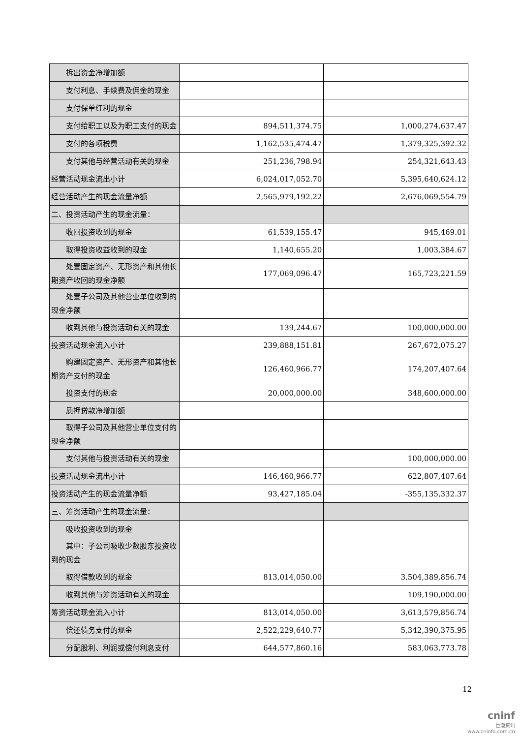| 拆出资金净增加额 | | |
| 支付利息、手续费及佣金的现金 | | |
| 支付保单红利的现金 | | |
| 支付给职工以及为职工支付的现金 | 894,511,374.75 | 1,000,274,637.47 |
| 支付的各项税费 | 1,162,535,474.47 | 1,379,325,392.32 |
| 支付其他与经营活动有关的现金 | 251,236,798.94 | 254,321,643.43 |
| 经营活动现金流出小计 | 6,024,017,052.70 | 5,395,640,624.12 |
| 经营活动产生的现金流量净额 | 2,565,979,192.22 | 2,676,069,554.79 |
| 二、投资活动产生的现金流量： | | |
| 收回投资收到的现金 | 61,539,155.47 | 945,469.01 |
| 取得投资收益收到的现金 | 1,140,655.20 | 1,003,384.67 |
| 处置固定资产、无形资产和其他长期资产收回的现金净额 | 177,069,096.47 | 165,723,221.59 |
| 处置子公司及其他营业单位收到的现金净额 | | |
| 收到其他与投资活动有关的现金 | 139,244.67 | 100,000,000.00 |
| 投资活动现金流入小计 | 239,888,151.81 | 267,672,075.27 |
| 购建固定资产、无形资产和其他长期资产支付的现金 | 126,460,966.77 | 174,207,407.64 |
| 投资支付的现金 | 20,000,000.00 | 348,600,000.00 |
| 质押贷款净增加额 | | |
| 取得子公司及其他营业单位支付的现金净额 | | |
| 支付其他与投资活动有关的现金 | | 100,000,000.00 |
| 投资活动现金流出小计 | 146,460,966.77 | 622,807,407.64 |
| 投资活动产生的现金流量净额 | 93,427,185.04 | -355,135,332.37 |
| 三、筹资活动产生的现金流量： | | |
| 吸收投资收到的现金 | | |
| 其中：子公司吸收少数股东投资收到的现金 | | |
| 取得借款收到的现金 | 813,014,050.00 | 3,504,389,856.74 |
| 收到其他与筹资活动有关的现金 | | 109,190,000.00 |
| 筹资活动现金流入小计 | 813,014,050.00 | 3,613,579,856.74 |
| 偿还债务支付的现金 | 2,522,229,640.77 | 5,342,390,375.95 |
| 分配股利、利润或偿付利息支付 | 644,577,860.16 | 583,063,773.78 |
12
cninf
巨潮资讯
www.cninfo.com.cn